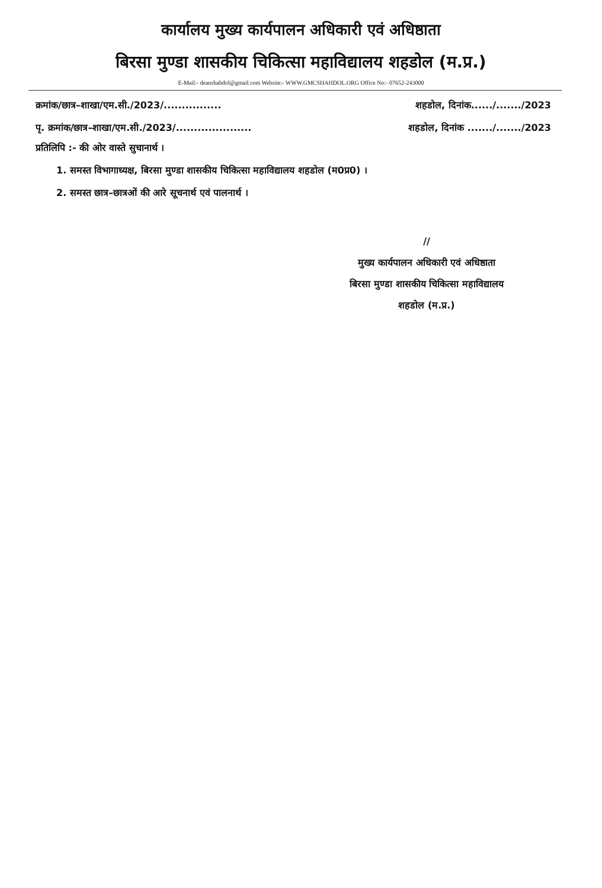कार्यालय मुख्य कार्यपालन अधिकारी एवं अधिष्ठाता
बिरसा मुण्डा शासकीय चिकित्सा महाविद्यालय शहडोल (म.प्र.)
E-Mail:- deanshahdol@gmail.com Website:- WWW.GMCSHAHDOL.ORG Office No:- 07652-243000
क्रमांक/छात्र–शाखा/एम.सी./2023/................ शहडोल, दिनांक....../......./2023
पृ. क्रमांक/छात्र–शाखा/एम.सी./2023/..................... शहडोल, दिनांक ......./......./2023
प्रतिलिपि :- की ओर वास्ते सुचानार्थ ।
1. समस्त विभागाध्यक्ष, बिरसा मुण्डा शासकीय चिकित्सा महाविद्यालय शहडोल (म0प्र0) ।
2. समस्त छात्र–छात्रओं की आरे सूचनार्थ एवं पालनार्थ ।
//
मुख्य कार्यपालन अधिकारी एवं अधिष्ठाता
बिरसा मुण्डा शासकीय चिकित्सा महाविद्यालय
शहडोल (म.प्र.)